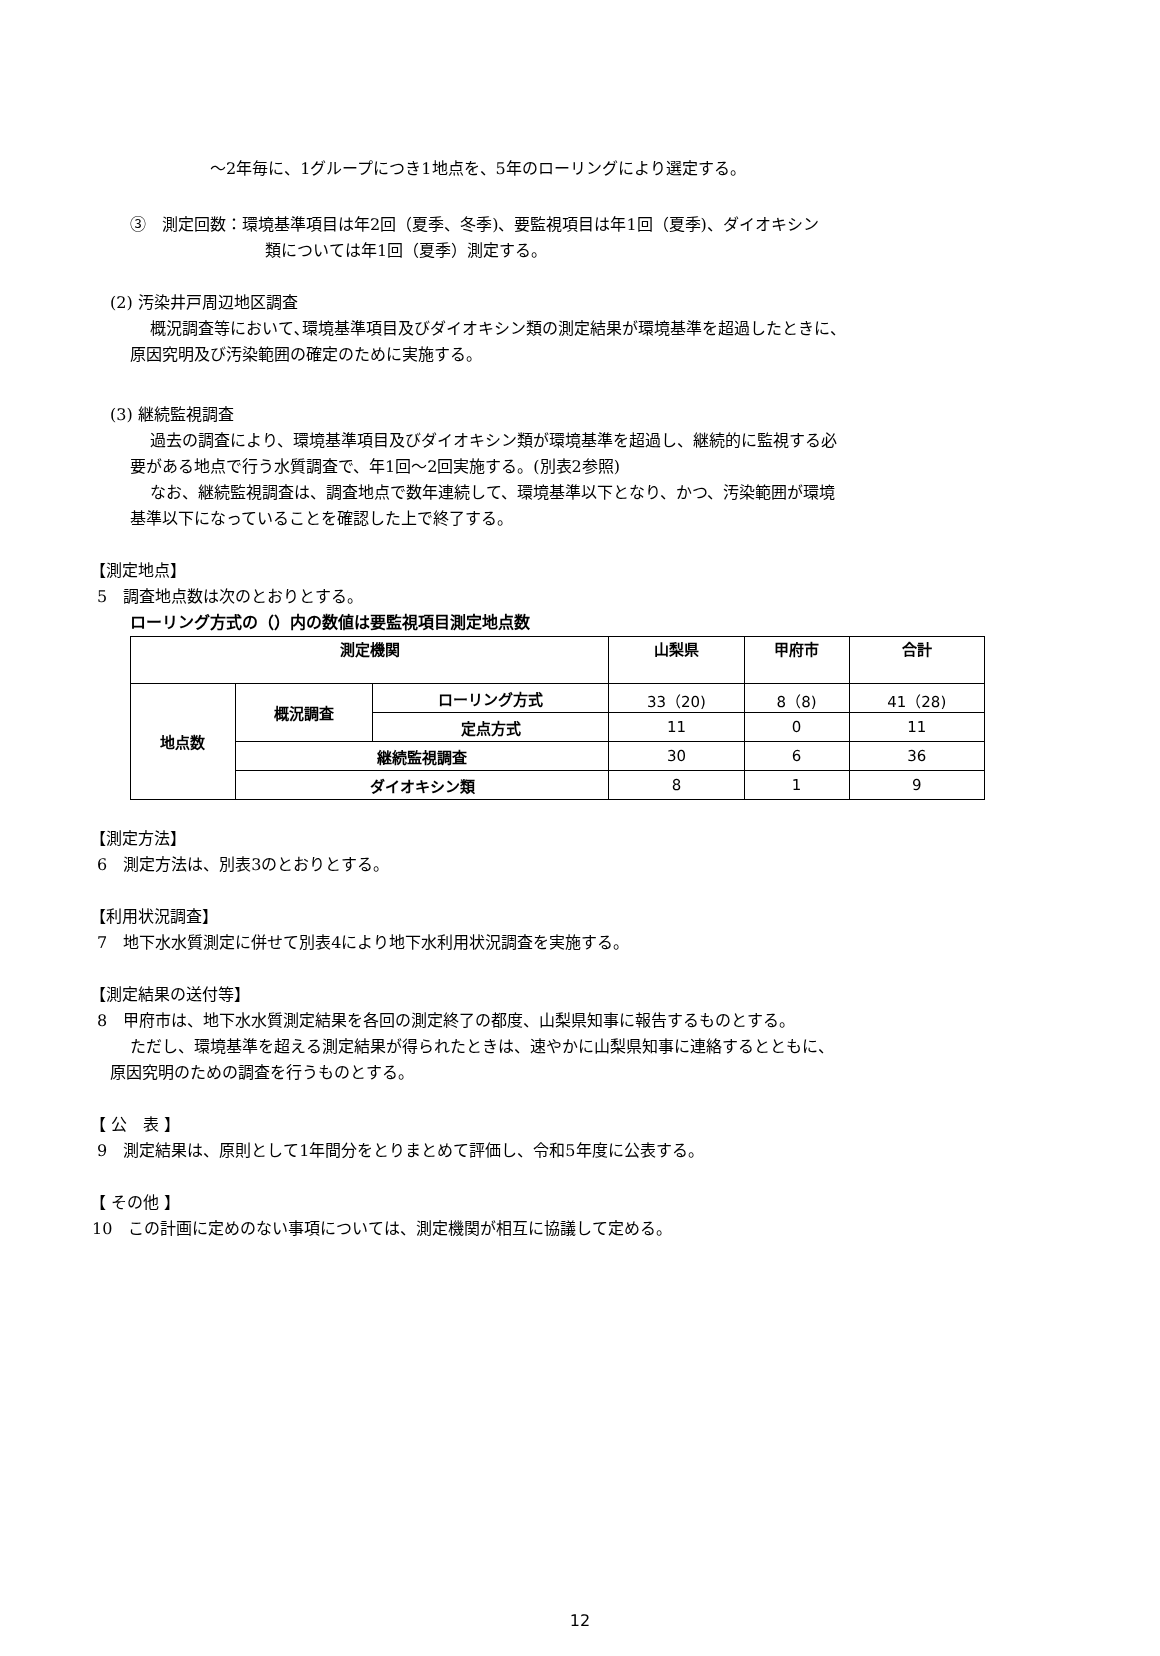～2年毎に、1グループにつき1地点を、5年のローリングにより選定する。
③　測定回数：環境基準項目は年2回（夏季、冬季)、要監視項目は年1回（夏季)、ダイオキシン
類については年1回（夏季）測定する。
(2) 汚染井戸周辺地区調査
概況調査等において､環境基準項目及びダイオキシン類の測定結果が環境基準を超過したときに、
原因究明及び汚染範囲の確定のために実施する。
(3) 継続監視調査
過去の調査により、環境基準項目及びダイオキシン類が環境基準を超過し、継続的に監視する必
要がある地点で行う水質調査で、年1回～2回実施する。(別表2参照)
なお、継続監視調査は、調査地点で数年連続して、環境基準以下となり、かつ、汚染範囲が環境
基準以下になっていることを確認した上で終了する。
【測定地点】
5　調査地点数は次のとおりとする。
ローリング方式の（）内の数値は要監視項目測定地点数
| 測定機関 | | | 山梨県 | 甲府市 | 合計 |
| --- | --- | --- | --- | --- | --- |
| 地点数 | 概況調査 | ローリング方式 | 33（20) | 8（8) | 41（28) |
| | | 定点方式 | 11 | 0 | 11 |
| | 継続監視調査 | | 30 | 6 | 36 |
| | ダイオキシン類 | | 8 | 1 | 9 |
【測定方法】
6　測定方法は、別表3のとおりとする。
【利用状況調査】
7　地下水水質測定に併せて別表4により地下水利用状況調査を実施する。
【測定結果の送付等】
8　甲府市は、地下水水質測定結果を各回の測定終了の都度、山梨県知事に報告するものとする。
ただし、環境基準を超える測定結果が得られたときは、速やかに山梨県知事に連絡するとともに、
原因究明のための調査を行うものとする。
【 公　表 】
9　測定結果は、原則として1年間分をとりまとめて評価し、令和5年度に公表する。
【 その他 】
10　この計画に定めのない事項については、測定機関が相互に協議して定める。
12